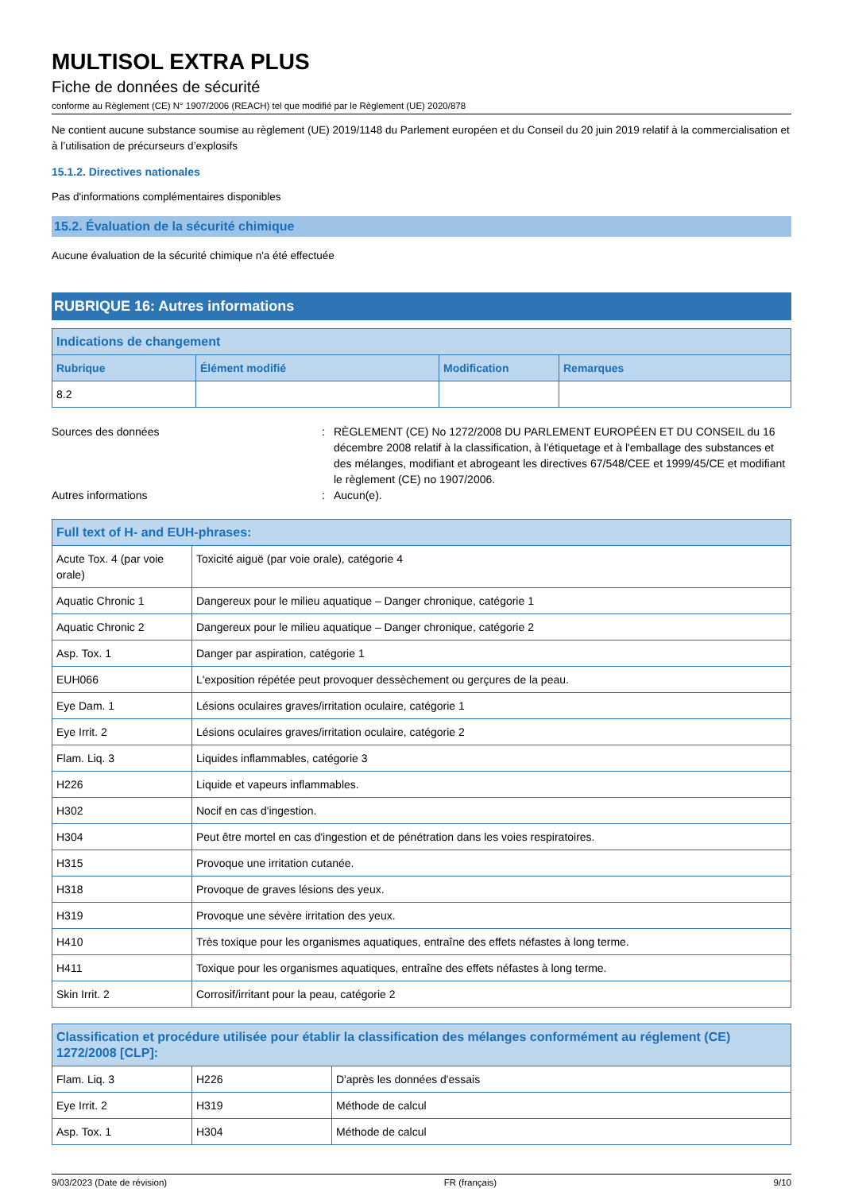MULTISOL EXTRA PLUS
Fiche de données de sécurité
conforme au Règlement (CE) N° 1907/2006 (REACH) tel que modifié par le Règlement (UE) 2020/878
Ne contient aucune substance soumise au règlement (UE) 2019/1148 du Parlement européen et du Conseil du 20 juin 2019 relatif à la commercialisation et à l’utilisation de précurseurs d’explosifs
15.1.2. Directives nationales
Pas d'informations complémentaires disponibles
15.2. Évaluation de la sécurité chimique
Aucune évaluation de la sécurité chimique n'a été effectuée
RUBRIQUE 16: Autres informations
| Indications de changement | | | |
| --- | --- | --- | --- |
| Rubrique | Élément modifié | Modification | Remarques |
| 8.2 | | | |
Sources des données
:
RÈGLEMENT (CE) No 1272/2008 DU PARLEMENT EUROPÉEN ET DU CONSEIL du 16 décembre 2008 relatif à la classification, à l'étiquetage et à l'emballage des substances et des mélanges, modifiant et abrogeant les directives 67/548/CEE et 1999/45/CE et modifiant le règlement (CE) no 1907/2006.
Autres informations
:
Aucun(e).
| Full text of H- and EUH-phrases: | |
| --- | --- |
| Acute Tox. 4 (par voie orale) | Toxicité aiguë (par voie orale), catégorie 4 |
| Aquatic Chronic 1 | Dangereux pour le milieu aquatique – Danger chronique, catégorie 1 |
| Aquatic Chronic 2 | Dangereux pour le milieu aquatique – Danger chronique, catégorie 2 |
| Asp. Tox. 1 | Danger par aspiration, catégorie 1 |
| EUH066 | L'exposition répétée peut provoquer dessèchement ou gerçures de la peau. |
| Eye Dam. 1 | Lésions oculaires graves/irritation oculaire, catégorie 1 |
| Eye Irrit. 2 | Lésions oculaires graves/irritation oculaire, catégorie 2 |
| Flam. Liq. 3 | Liquides inflammables, catégorie 3 |
| H226 | Liquide et vapeurs inflammables. |
| H302 | Nocif en cas d'ingestion. |
| H304 | Peut être mortel en cas d'ingestion et de pénétration dans les voies respiratoires. |
| H315 | Provoque une irritation cutanée. |
| H318 | Provoque de graves lésions des yeux. |
| H319 | Provoque une sévère irritation des yeux. |
| H410 | Très toxique pour les organismes aquatiques, entraîne des effets néfastes à long terme. |
| H411 | Toxique pour les organismes aquatiques, entraîne des effets néfastes à long terme. |
| Skin Irrit. 2 | Corrosif/irritant pour la peau, catégorie 2 |
| Classification et procédure utilisée pour établir la classification des mélanges conformément au réglement (CE) 1272/2008 [CLP]: | | |
| --- | --- | --- |
| Flam. Liq. 3 | H226 | D'après les données d'essais |
| Eye Irrit. 2 | H319 | Méthode de calcul |
| Asp. Tox. 1 | H304 | Méthode de calcul |
9/03/2023 (Date de révision) FR (français) 9/10